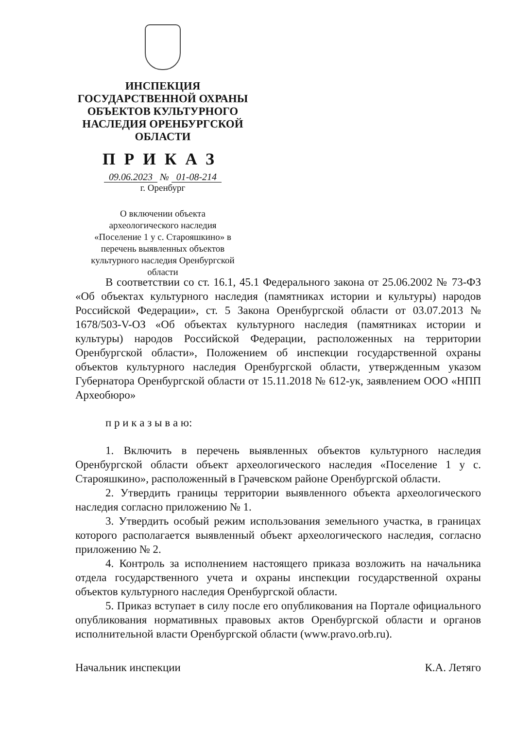ИНСПЕКЦИЯ
ГОСУДАРСТВЕННОЙ ОХРАНЫ
ОБЪЕКТОВ КУЛЬТУРНОГО
НАСЛЕДИЯ ОРЕНБУРГСКОЙ
ОБЛАСТИ
ПРИКАЗ
09.06.2023 № 01-08-214
г. Оренбург
О включении объекта
археологического наследия
«Поселение 1 у с. Старояшкино» в
перечень выявленных объектов
культурного наследия Оренбургской
области
В соответствии со ст. 16.1, 45.1 Федерального закона от 25.06.2002 № 73-ФЗ «Об объектах культурного наследия (памятниках истории и культуры) народов Российской Федерации», ст. 5 Закона Оренбургской области от 03.07.2013 № 1678/503-V-ОЗ «Об объектах культурного наследия (памятниках истории и культуры) народов Российской Федерации, расположенных на территории Оренбургской области», Положением об инспекции государственной охраны объектов культурного наследия Оренбургской области, утвержденным указом Губернатора Оренбургской области от 15.11.2018 № 612-ук, заявлением ООО «НПП Археобюро»
п р и к а з ы в а ю:
1. Включить в перечень выявленных объектов культурного наследия Оренбургской области объект археологического наследия «Поселение 1 у с. Старояшкино», расположенный в Грачевском районе Оренбургской области.
2. Утвердить границы территории выявленного объекта археологического наследия согласно приложению № 1.
3. Утвердить особый режим использования земельного участка, в границах которого располагается выявленный объект археологического наследия, согласно приложению № 2.
4. Контроль за исполнением настоящего приказа возложить на начальника отдела государственного учета и охраны инспекции государственной охраны объектов культурного наследия Оренбургской области.
5. Приказ вступает в силу после его опубликования на Портале официального опубликования нормативных правовых актов Оренбургской области и органов исполнительной власти Оренбургской области (www.pravo.orb.ru).
Начальник инспекции К.А. Летяго